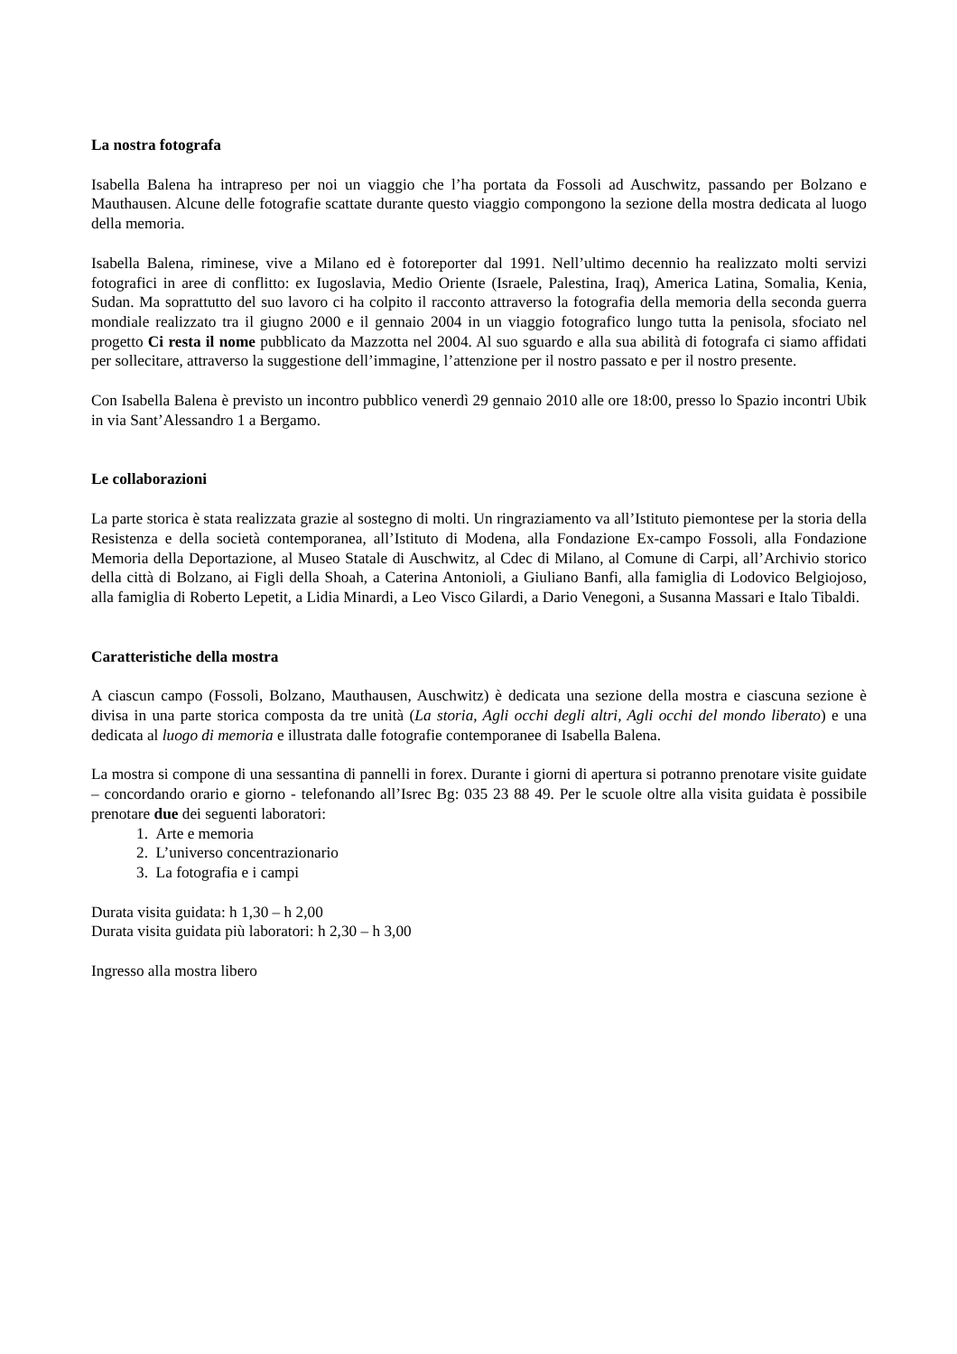La nostra fotografa
Isabella Balena ha intrapreso per noi un viaggio che l’ha portata da Fossoli ad Auschwitz, passando per Bolzano e Mauthausen. Alcune delle fotografie scattate durante questo viaggio compongono la sezione della mostra dedicata al luogo della memoria.
Isabella Balena, riminese, vive a Milano ed è fotoreporter dal 1991. Nell’ultimo decennio ha realizzato molti servizi fotografici in aree di conflitto: ex Iugoslavia, Medio Oriente (Israele, Palestina, Iraq), America Latina, Somalia, Kenia, Sudan. Ma soprattutto del suo lavoro ci ha colpito il racconto attraverso la fotografia della memoria della seconda guerra mondiale realizzato tra il giugno 2000 e il gennaio 2004 in un viaggio fotografico lungo tutta la penisola, sfociato nel progetto Ci resta il nome pubblicato da Mazzotta nel 2004. Al suo sguardo e alla sua abilità di fotografa ci siamo affidati per sollecitare, attraverso la suggestione dell’immagine, l’attenzione per il nostro passato e per il nostro presente.
Con Isabella Balena è previsto un incontro pubblico venerdì 29 gennaio 2010 alle ore 18:00, presso lo Spazio incontri Ubik in via Sant’Alessandro 1 a Bergamo.
Le collaborazioni
La parte storica è stata realizzata grazie al sostegno di molti. Un ringraziamento va all’Istituto piemontese per la storia della Resistenza e della società contemporanea, all’Istituto di Modena, alla Fondazione Ex-campo Fossoli, alla Fondazione Memoria della Deportazione, al Museo Statale di Auschwitz, al Cdec di Milano, al Comune di Carpi, all’Archivio storico della città di Bolzano, ai Figli della Shoah, a Caterina Antonioli, a Giuliano Banfi, alla famiglia di Lodovico Belgiojoso, alla famiglia di Roberto Lepetit, a Lidia Minardi, a Leo Visco Gilardi, a Dario Venegoni, a Susanna Massari e Italo Tibaldi.
Caratteristiche della mostra
A ciascun campo (Fossoli, Bolzano, Mauthausen, Auschwitz) è dedicata una sezione della mostra e ciascuna sezione è divisa in una parte storica composta da tre unità (La storia, Agli occhi degli altri, Agli occhi del mondo liberato) e una dedicata al luogo di memoria e illustrata dalle fotografie contemporanee di Isabella Balena.
La mostra si compone di una sessantina di pannelli in forex. Durante i giorni di apertura si potranno prenotare visite guidate – concordando orario e giorno - telefonando all’Isrec Bg: 035 23 88 49. Per le scuole oltre alla visita guidata è possibile prenotare due dei seguenti laboratori:
1. Arte e memoria
2. L’universo concentrazionario
3. La fotografia e i campi
Durata visita guidata: h 1,30 – h 2,00
Durata visita guidata più laboratori: h 2,30 – h 3,00
Ingresso alla mostra libero